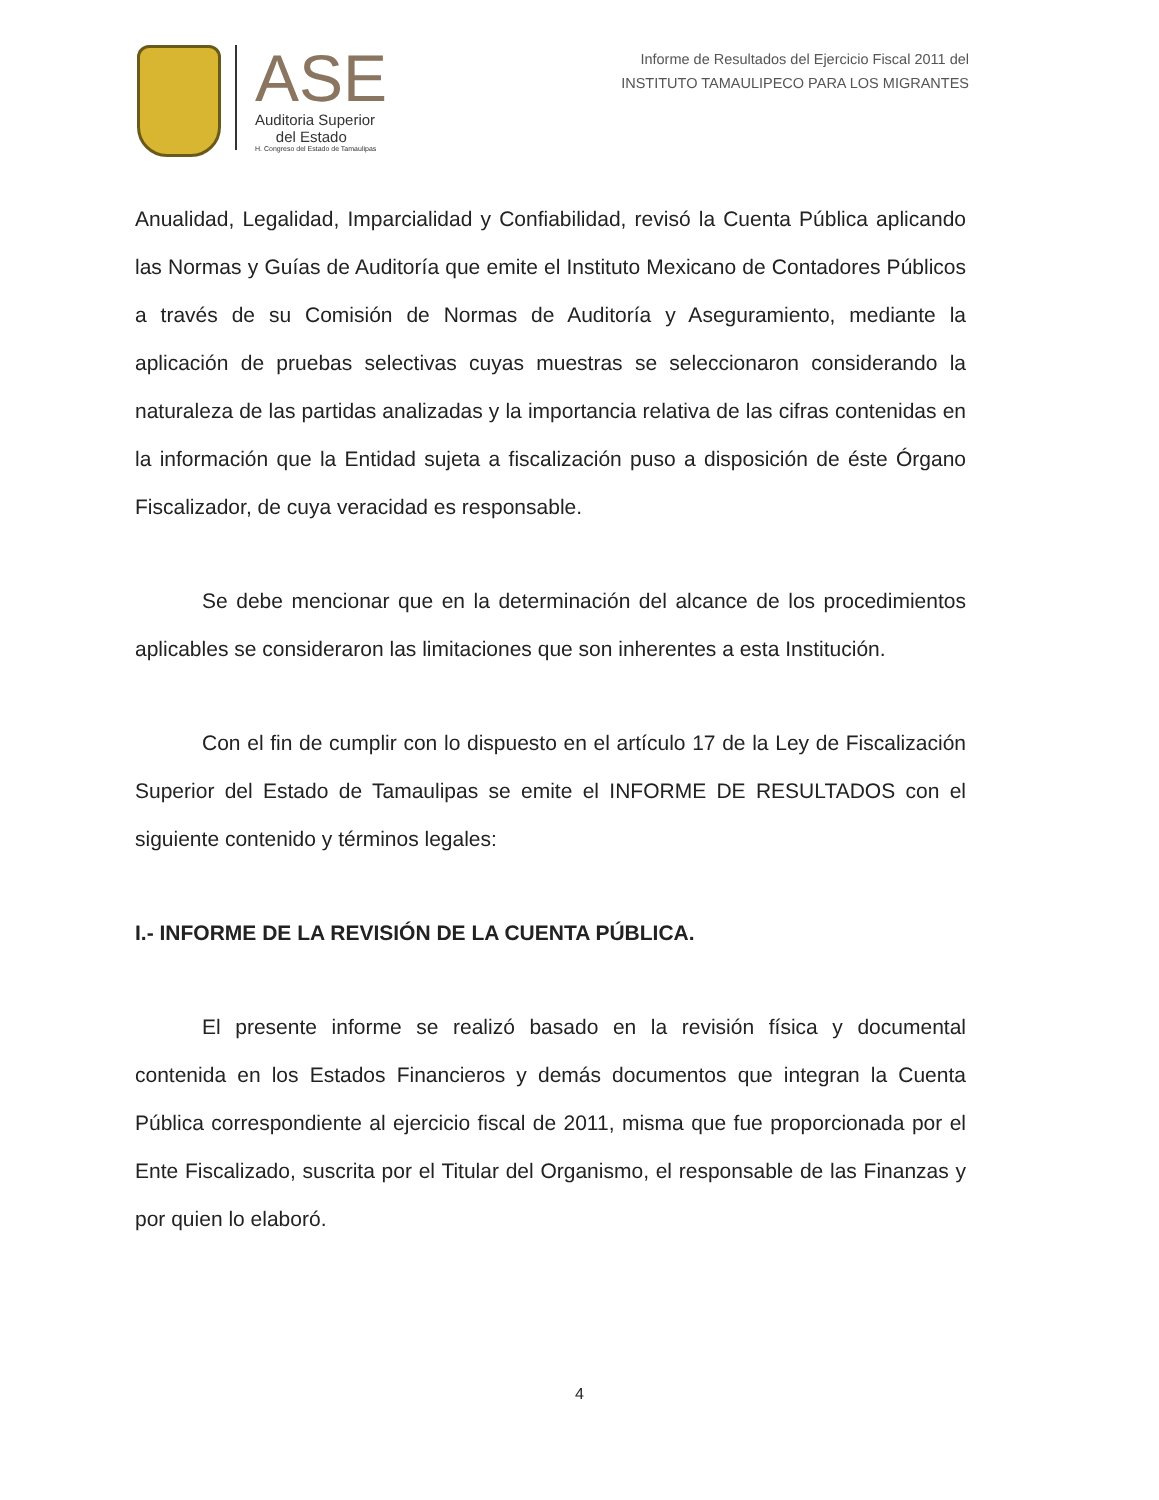ASE
Auditoria Superior
del Estado
H. Congreso del Estado de Tamaulipas
Informe de Resultados del Ejercicio Fiscal 2011 del
INSTITUTO TAMAULIPECO PARA LOS MIGRANTES
Anualidad, Legalidad, Imparcialidad y Confiabilidad, revisó la Cuenta Pública aplicando las Normas y Guías de Auditoría que emite el Instituto Mexicano de Contadores Públicos a través de su Comisión de Normas de Auditoría y Aseguramiento, mediante la aplicación de pruebas selectivas cuyas muestras se seleccionaron considerando la naturaleza de las partidas analizadas y la importancia relativa de las cifras contenidas en la información que la Entidad sujeta a fiscalización puso a disposición de éste Órgano Fiscalizador, de cuya veracidad es responsable.
Se debe mencionar que en la determinación del alcance de los procedimientos aplicables se consideraron las limitaciones que son inherentes a esta Institución.
Con el fin de cumplir con lo dispuesto en el artículo 17 de la Ley de Fiscalización Superior del Estado de Tamaulipas se emite el INFORME DE RESULTADOS con el siguiente contenido y términos legales:
I.- INFORME DE LA REVISIÓN DE LA CUENTA PÚBLICA.
El presente informe se realizó basado en la revisión física y documental contenida en los Estados Financieros y demás documentos que integran la Cuenta Pública correspondiente al ejercicio fiscal de 2011, misma que fue proporcionada por el Ente Fiscalizado, suscrita por el Titular del Organismo, el responsable de las Finanzas y por quien lo elaboró.
4